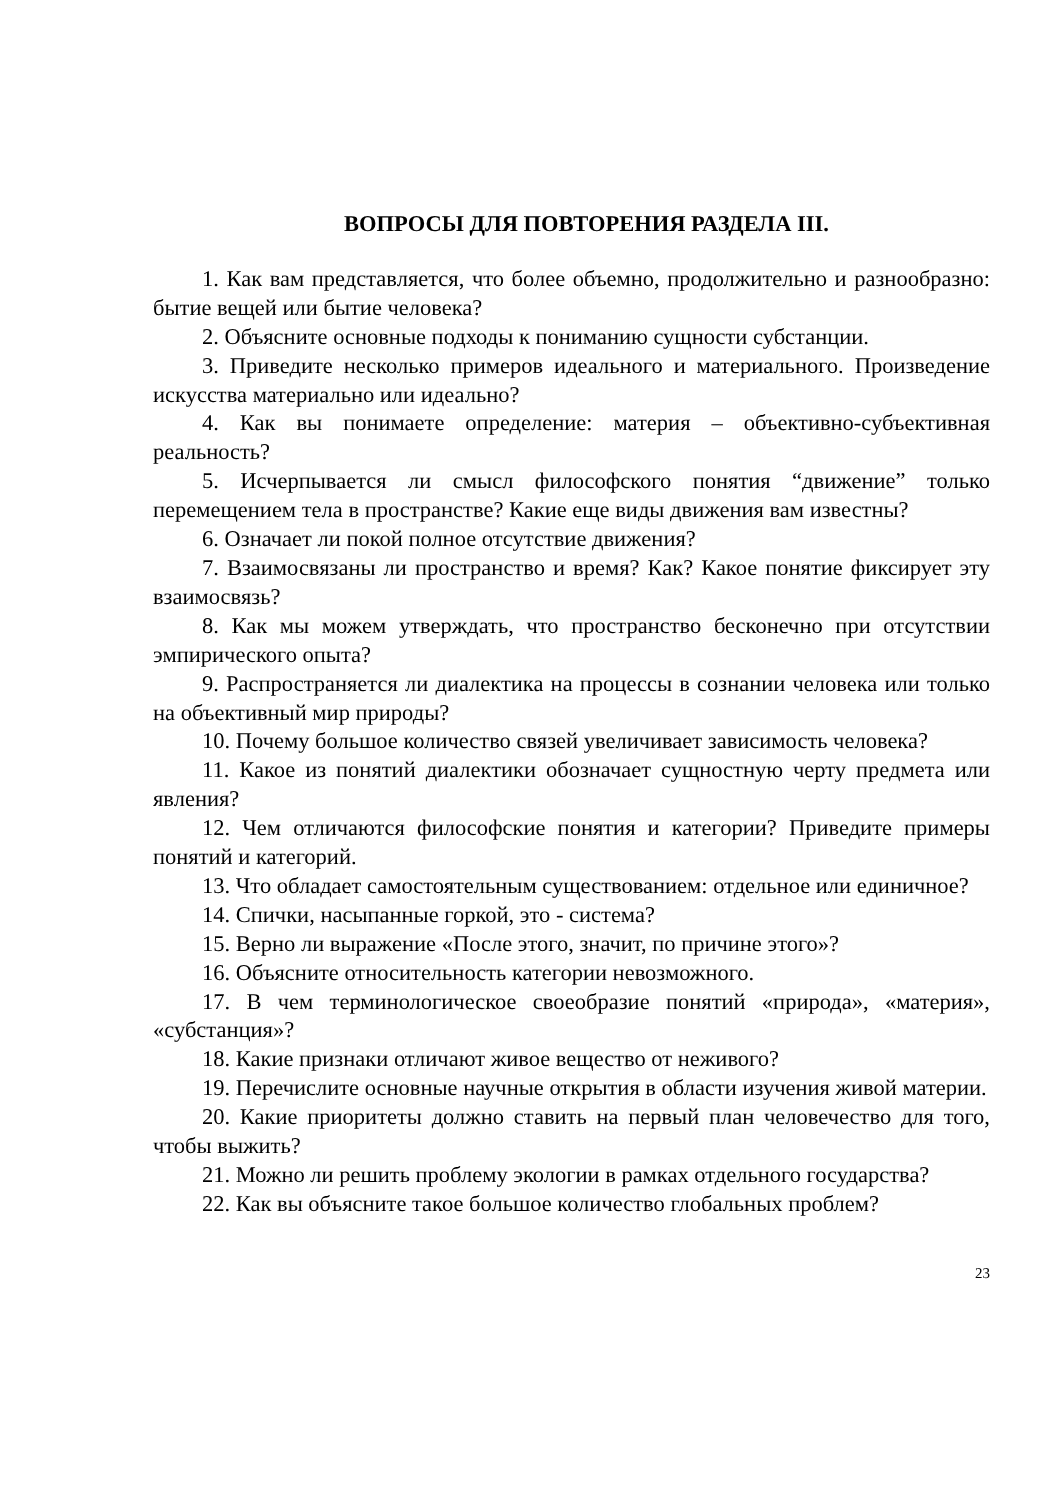ВОПРОСЫ ДЛЯ ПОВТОРЕНИЯ РАЗДЕЛА III.
1. Как вам представляется, что более объемно, продолжительно и разнообразно: бытие вещей или бытие человека?
2. Объясните основные подходы к пониманию сущности субстанции.
3. Приведите несколько примеров идеального и материального. Произведение искусства материально или идеально?
4. Как вы понимаете определение: материя – объективно-субъективная реальность?
5. Исчерпывается ли смысл философского понятия “движение” только перемещением тела в пространстве? Какие еще виды движения вам известны?
6. Означает ли покой полное отсутствие движения?
7. Взаимосвязаны ли пространство и время? Как? Какое понятие фиксирует эту взаимосвязь?
8. Как мы можем утверждать, что пространство бесконечно при отсутствии эмпирического опыта?
9. Распространяется ли диалектика на процессы в сознании человека или только на объективный мир природы?
10. Почему большое количество связей увеличивает зависимость человека?
11. Какое из понятий диалектики обозначает сущностную черту предмета или явления?
12. Чем отличаются философские понятия и категории? Приведите примеры понятий и категорий.
13. Что обладает самостоятельным существованием: отдельное или единичное?
14. Спички, насыпанные горкой, это - система?
15. Верно ли выражение «После этого, значит, по причине этого»?
16. Объясните относительность категории невозможного.
17. В чем терминологическое своеобразие понятий «природа», «материя», «субстанция»?
18. Какие признаки отличают живое вещество от неживого?
19. Перечислите основные научные открытия в области изучения живой материи.
20. Какие приоритеты должно ставить на первый план человечество для того, чтобы выжить?
21. Можно ли решить проблему экологии в рамках отдельного государства?
22. Как вы объясните такое большое количество глобальных проблем?
23